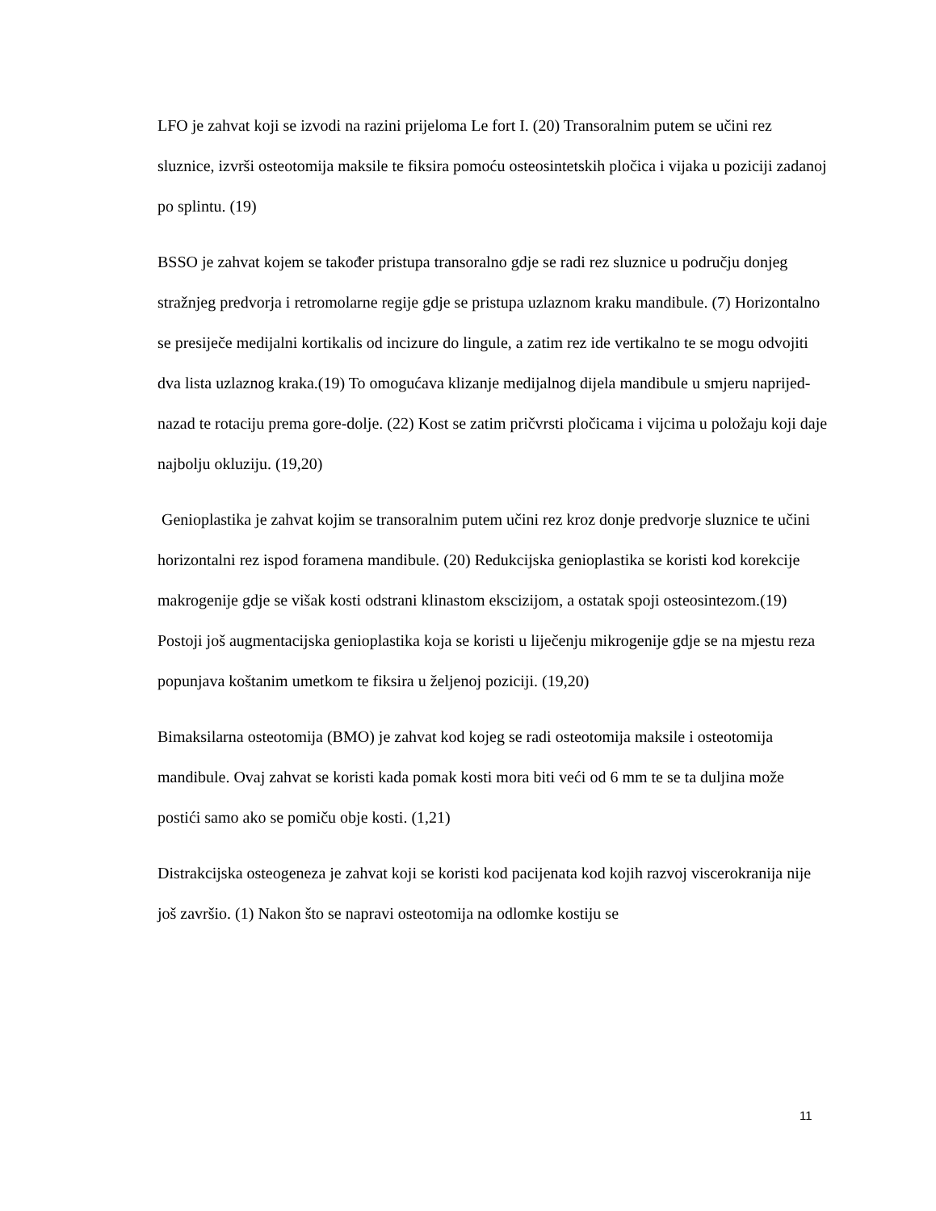LFO je zahvat koji se izvodi na razini prijeloma Le fort I. (20) Transoralnim putem se učini rez sluznice, izvrši osteotomija maksile te fiksira pomoću osteosintetskih pločica i vijaka u poziciji zadanoj po splintu. (19)
BSSO je zahvat kojem se također pristupa transoralno gdje se radi rez sluznice u području donjeg stražnjeg predvorja i retromolarne regije gdje se pristupa uzlaznom kraku mandibule. (7) Horizontalno se presiječe medijalni kortikalis od incizure do lingule, a zatim rez ide vertikalno te se mogu odvojiti dva lista uzlaznog kraka.(19) To omogućava klizanje medijalnog dijela mandibule u smjeru naprijed-nazad te rotaciju prema gore-dolje. (22) Kost se zatim pričvrsti pločicama i vijcima u položaju koji daje najbolju okluziju. (19,20)
Genioplastika je zahvat kojim se transoralnim putem učini rez kroz donje predvorje sluznice te učini horizontalni rez ispod foramena mandibule. (20) Redukcijska genioplastika se koristi kod korekcije makrogenije gdje se višak kosti odstrani klinastom ekscizijom, a ostatak spoji osteosintezom.(19) Postoji još augmentacijska genioplastika koja se koristi u liječenju mikrogenije gdje se na mjestu reza popunjava koštanim umetkom te fiksira u željenoj poziciji. (19,20)
Bimaksilarna osteotomija (BMO) je zahvat kod kojeg se radi osteotomija maksile i osteotomija mandibule. Ovaj zahvat se koristi kada pomak kosti mora biti veći od 6 mm te se ta duljina može postići samo ako se pomiču obje kosti. (1,21)
Distrakcijska osteogeneza je zahvat koji se koristi kod pacijenata kod kojih razvoj viscerokranija nije još završio. (1) Nakon što se napravi osteotomija na odlomke kostiju se
11